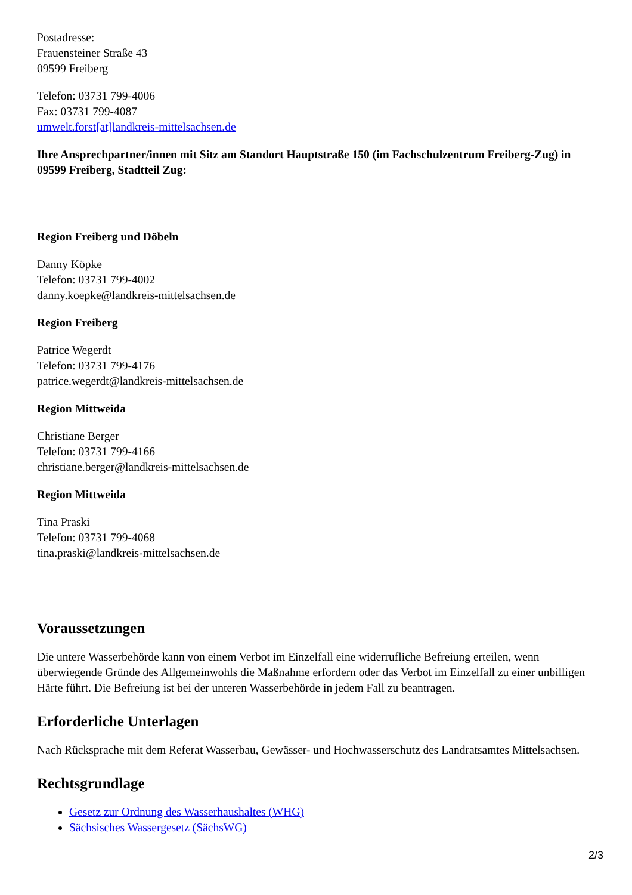Postadresse:
Frauensteiner Straße 43
09599 Freiberg
Telefon: 03731 799-4006
Fax: 03731 799-4087
umwelt.forst[at]landkreis-mittelsachsen.de
Ihre Ansprechpartner/innen mit Sitz am Standort Hauptstraße 150 (im Fachschulzentrum Freiberg-Zug) in 09599 Freiberg, Stadtteil Zug:
Region Freiberg und Döbeln
Danny Köpke
Telefon: 03731 799-4002
danny.koepke@landkreis-mittelsachsen.de
Region Freiberg
Patrice Wegerdt
Telefon: 03731 799-4176
patrice.wegerdt@landkreis-mittelsachsen.de
Region Mittweida
Christiane Berger
Telefon: 03731 799-4166
christiane.berger@landkreis-mittelsachsen.de
Region Mittweida
Tina Praski
Telefon: 03731 799-4068
tina.praski@landkreis-mittelsachsen.de
Voraussetzungen
Die untere Wasserbehörde kann von einem Verbot im Einzelfall eine widerrufliche Befreiung erteilen, wenn überwiegende Gründe des Allgemeinwohls die Maßnahme erfordern oder das Verbot im Einzelfall zu einer unbilligen Härte führt. Die Befreiung ist bei der unteren Wasserbehörde in jedem Fall zu beantragen.
Erforderliche Unterlagen
Nach Rücksprache mit dem Referat Wasserbau, Gewässer- und Hochwasserschutz des Landratsamtes Mittelsachsen.
Rechtsgrundlage
Gesetz zur Ordnung des Wasserhaushaltes (WHG)
Sächsisches Wassergesetz (SächsWG)
2/3